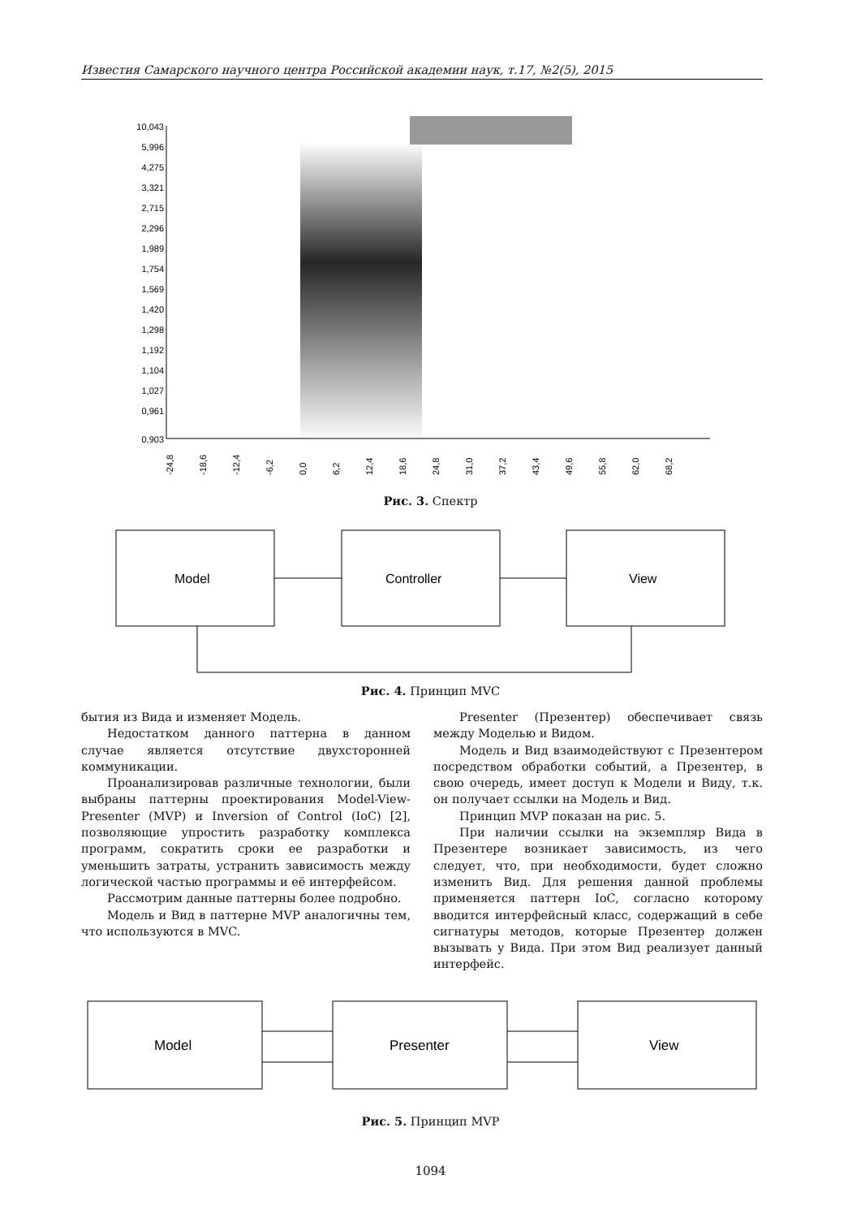Известия Самарского научного центра Российской академии наук, т.17, №2(5), 2015
10,043
5,996
4,275
3,321
2,715
2,296
1,989
1,754
1,569
1,420
1,298
1,192
1,104
1,027
0,961
0,903
-24,8
-18,6
-12,4
-6,2
0,0
6,2
12,4
18,6
24,8
31,0
37,2
43,4
49,6
55,8
62,0
68,2
Рис. 3. Спектр
Model
Controller
View
Рис. 4. Принцип MVC
бытия из Вида и изменяет Модель.
Недостатком данного паттерна в данном случае является отсутствие двухсторонней коммуникации.
Проанализировав различные технологии, были выбраны паттерны проектирования Model-View-Presenter (MVP) и Inversion of Control (IoC) [2], позволяющие упростить разработку комплекса программ, сократить сроки ее разработки и уменьшить затраты, устранить зависимость между логической частью программы и её интерфейсом.
Рассмотрим данные паттерны более подробно.
Модель и Вид в паттерне MVP аналогичны тем, что используются в MVC.
Presenter (Презентер) обеспечивает связь между Моделью и Видом.
Модель и Вид взаимодействуют с Презентером посредством обработки событий, а Презентер, в свою очередь, имеет доступ к Модели и Виду, т.к. он получает ссылки на Модель и Вид.
Принцип MVP показан на рис. 5.
При наличии ссылки на экземпляр Вида в Презентере возникает зависимость, из чего следует, что, при необходимости, будет сложно изменить Вид. Для решения данной проблемы применяется паттерн IoC, согласно которому вводится интерфейсный класс, содержащий в себе сигнатуры методов, которые Презентер должен вызывать у Вида. При этом Вид реализует данный интерфейс.
Model
Presenter
View
Рис. 5. Принцип MVP
1094